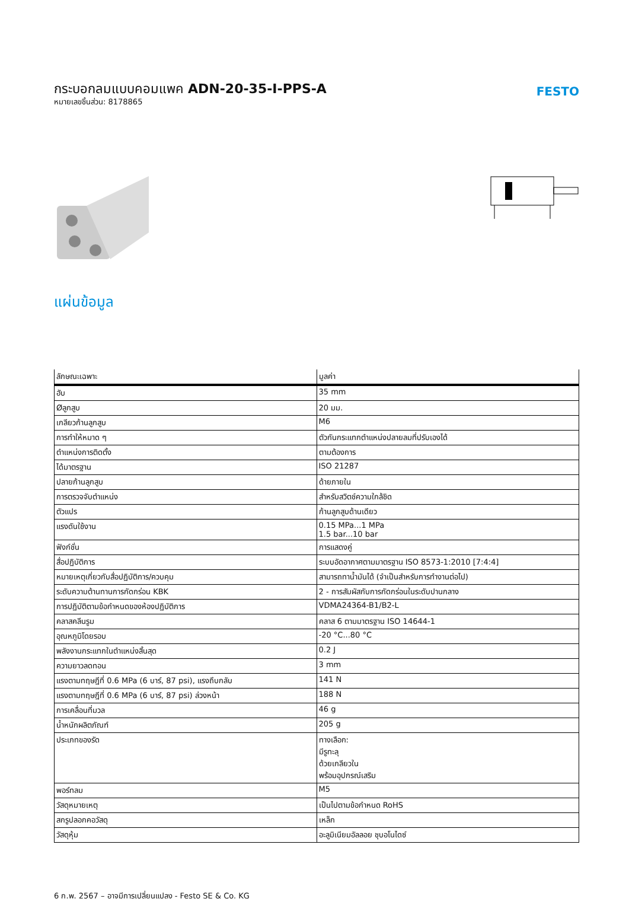กระบอกลมแบบคอมแพค ADN-20-35-I-PPS-A
หมายเลขชิ้นส่วน: 8178865
FESTO
แผ่นข้อมูล
| ลักษณะเฉพาะ | มูลค่า |
| --- | --- |
| ฮับ | 35 mm |
| Øลูกสูบ | 20 มม. |
| เกลียวก้านลูกสูบ | M6 |
| การทำให้หมาด ๆ | ตัวกันกระแทกตำแหน่งปลายลมที่ปรับเองได้ |
| ตำแหน่งการติดตั้ง | ตามต้องการ |
| ได้มาตรฐาน | ISO 21287 |
| ปลายก้านลูกสูบ | ด้ายภายใน |
| การตรวจจับตำแหน่ง | สำหรับสวิตช์ความใกล้ชิด |
| ตัวแปร | ก้านลูกสูบด้านเดียว |
| แรงดันใช้งาน | 0.15 MPa...1 MPa 1.5 bar...10 bar |
| ฟังก์ชั่น | การแสดงคู่ |
| สื่อปฏิบัติการ | ระบบอัดอากาศตามมาตรฐาน ISO 8573-1:2010 [7:4:4] |
| หมายเหตุเกี่ยวกับสื่อปฏิบัติการ/ควบคุม | สามารถทาน้ำมันได้ (จำเป็นสำหรับการทำงานต่อไป) |
| ระดับความต้านทานการกัดกร่อน KBK | 2 - การสัมผัสกับการกัดกร่อนในระดับปานกลาง |
| การปฏิบัติตามข้อกำหนดของห้องปฏิบัติการ | VDMA24364-B1/B2-L |
| คลาสคลีนรูม | คลาส 6 ตามมาตรฐาน ISO 14644-1 |
| อุณหภูมิโดยรอบ | -20 °C...80 °C |
| พลังงานกระแทกในตำแหน่งสิ้นสุด | 0.2 J |
| ความยาวลดทอน | 3 mm |
| แรงตามทฤษฎีที่ 0.6 MPa (6 บาร์, 87 psi), แรงถึบกลับ | 141 N |
| แรงตามทฤษฎีที่ 0.6 MPa (6 บาร์, 87 psi) ล่วงหน้า | 188 N |
| การเคลื่อนที่มวล | 46 g |
| น้ำหนักผลิตภัณฑ์ | 205 g |
| ประเภทของรัด | ทางเลือก: มีรูทะลุ ด้วยเกลียวใน พร้อมอุปกรณ์เสริม |
| พอร์ทลม | M5 |
| วัสดุหมายเหตุ | เป็นไปตามข้อกำหนด RoHS |
| สกรูปลอกคอวัสดุ | เหล็ก |
| วัสดุหุ้ม | อะลูมิเนียมอัลลอย ชุบอโนไดซ์ |
6 ก.พ. 2567 – อาจมีการเปลี่ยนแปลง - Festo SE & Co. KG